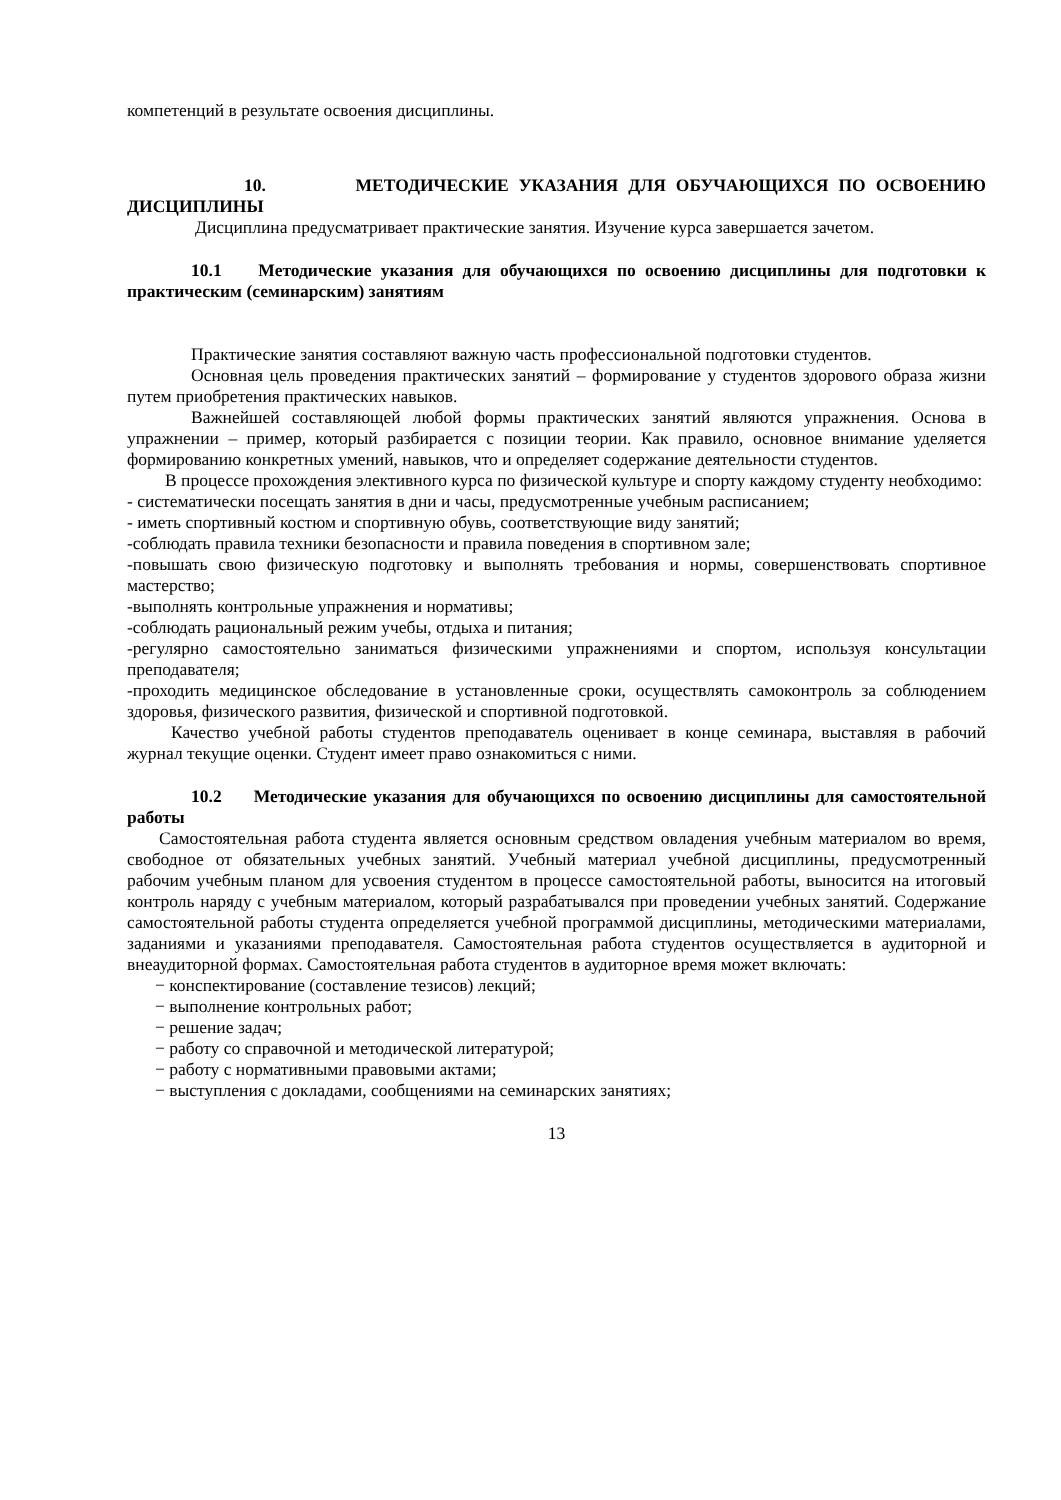компетенций в результате освоения дисциплины.
10. МЕТОДИЧЕСКИЕ УКАЗАНИЯ ДЛЯ ОБУЧАЮЩИХСЯ ПО ОСВОЕНИЮ ДИСЦИПЛИНЫ
Дисциплина предусматривает практические занятия. Изучение курса завершается зачетом.
10.1 Методические указания для обучающихся по освоению дисциплины для подготовки к практическим (семинарским) занятиям
Практические занятия составляют важную часть профессиональной подготовки студентов.
Основная цель проведения практических занятий – формирование у студентов здорового образа жизни путем приобретения практических навыков.
Важнейшей составляющей любой формы практических занятий являются упражнения. Основа в упражнении – пример, который разбирается с позиции теории. Как правило, основное внимание уделяется формированию конкретных умений, навыков, что и определяет содержание деятельности студентов.
В процессе прохождения элективного курса по физической культуре и спорту каждому студенту необходимо:
- систематически посещать занятия в дни и часы, предусмотренные учебным расписанием;
- иметь спортивный костюм и спортивную обувь, соответствующие виду занятий;
-соблюдать правила техники безопасности и правила поведения в спортивном зале;
-повышать свою физическую подготовку и выполнять требования и нормы, совершенствовать спортивное мастерство;
-выполнять контрольные упражнения и нормативы;
-соблюдать рациональный режим учебы, отдыха и питания;
-регулярно самостоятельно заниматься физическими упражнениями и спортом, используя консультации преподавателя;
-проходить медицинское обследование в установленные сроки, осуществлять самоконтроль за соблюдением здоровья, физического развития, физической и спортивной подготовкой.
Качество учебной работы студентов преподаватель оценивает в конце семинара, выставляя в рабочий журнал текущие оценки. Студент имеет право ознакомиться с ними.
10.2 Методические указания для обучающихся по освоению дисциплины для самостоятельной работы
Самостоятельная работа студента является основным средством овладения учебным материалом во время, свободное от обязательных учебных занятий. Учебный материал учебной дисциплины, предусмотренный рабочим учебным планом для усвоения студентом в процессе самостоятельной работы, выносится на итоговый контроль наряду с учебным материалом, который разрабатывался при проведении учебных занятий. Содержание самостоятельной работы студента определяется учебной программой дисциплины, методическими материалами, заданиями и указаниями преподавателя. Самостоятельная работа студентов осуществляется в аудиторной и внеаудиторной формах. Самостоятельная работа студентов в аудиторное время может включать:
− конспектирование (составление тезисов) лекций;
− выполнение контрольных работ;
− решение задач;
− работу со справочной и методической литературой;
− работу с нормативными правовыми актами;
− выступления с докладами, сообщениями на семинарских занятиях;
13